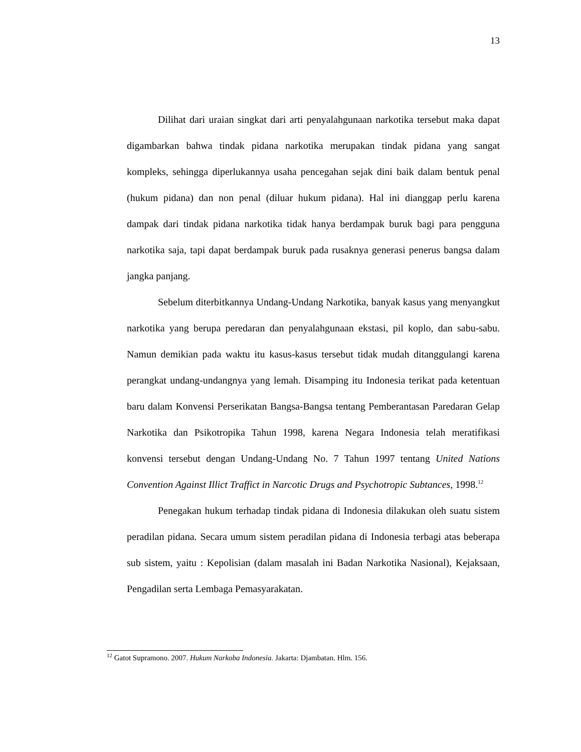13
Dilihat dari uraian singkat dari arti penyalahgunaan narkotika tersebut maka dapat digambarkan bahwa tindak pidana narkotika merupakan tindak pidana yang sangat kompleks, sehingga diperlukannya usaha pencegahan sejak dini baik dalam bentuk penal (hukum pidana) dan non penal (diluar hukum pidana). Hal ini dianggap perlu karena dampak dari tindak pidana narkotika tidak hanya berdampak buruk bagi para pengguna narkotika saja, tapi dapat berdampak buruk pada rusaknya generasi penerus bangsa dalam jangka panjang.
Sebelum diterbitkannya Undang-Undang Narkotika, banyak kasus yang menyangkut narkotika yang berupa peredaran dan penyalahgunaan ekstasi, pil koplo, dan sabu-sabu. Namun demikian pada waktu itu kasus-kasus tersebut tidak mudah ditanggulangi karena perangkat undang-undangnya yang lemah. Disamping itu Indonesia terikat pada ketentuan baru dalam Konvensi Perserikatan Bangsa-Bangsa tentang Pemberantasan Paredaran Gelap Narkotika dan Psikotropika Tahun 1998, karena Negara Indonesia telah meratifikasi konvensi tersebut dengan Undang-Undang No. 7 Tahun 1997 tentang United Nations Convention Against Illict Traffict in Narcotic Drugs and Psychotropic Subtances, 1998.<sup>12</sup>
Penegakan hukum terhadap tindak pidana di Indonesia dilakukan oleh suatu sistem peradilan pidana. Secara umum sistem peradilan pidana di Indonesia terbagi atas beberapa sub sistem, yaitu : Kepolisian (dalam masalah ini Badan Narkotika Nasional), Kejaksaan, Pengadilan serta Lembaga Pemasyarakatan.
<sup>12</sup> Gatot Supramono. 2007. Hukum Narkoba Indonesia. Jakarta: Djambatan. Hlm. 156.